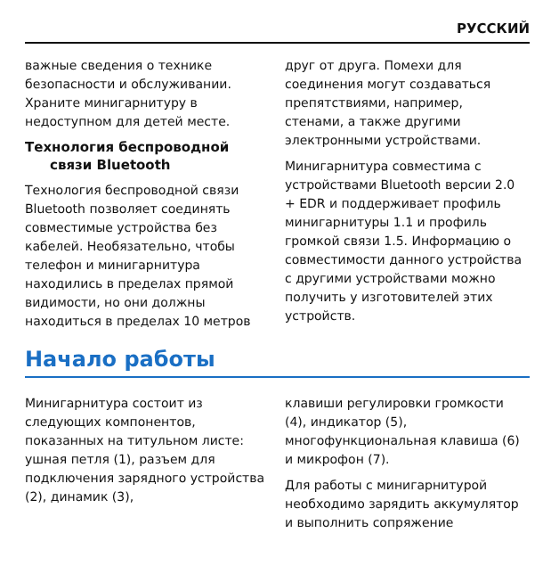РУССКИЙ
важные сведения о технике безопасности и обслуживании. Храните минигарнитуру в недоступном для детей месте.
Технология беспроводной
связи Bluetooth
Технология беспроводной связи Bluetooth позволяет соединять совместимые устройства без кабелей. Необязательно, чтобы телефон и минигарнитура находились в пределах прямой видимости, но они должны находиться в пределах 10 метров
друг от друга. Помехи для соединения могут создаваться препятствиями, например, стенами, а также другими электронными устройствами.
Минигарнитура совместима с устройствами Bluetooth версии 2.0 + EDR и поддерживает профиль минигарнитуры 1.1 и профиль громкой связи 1.5. Информацию о совместимости данного устройства с другими устройствами можно получить у изготовителей этих устройств.
Начало работы
Минигарнитура состоит из следующих компонентов, показанных на титульном листе: ушная петля (1), разъем для подключения зарядного устройства (2), динамик (3),
клавиши регулировки громкости (4), индикатор (5), многофункциональная клавиша (6) и микрофон (7).
Для работы с минигарнитурой необходимо зарядить аккумулятор и выполнить сопряжение